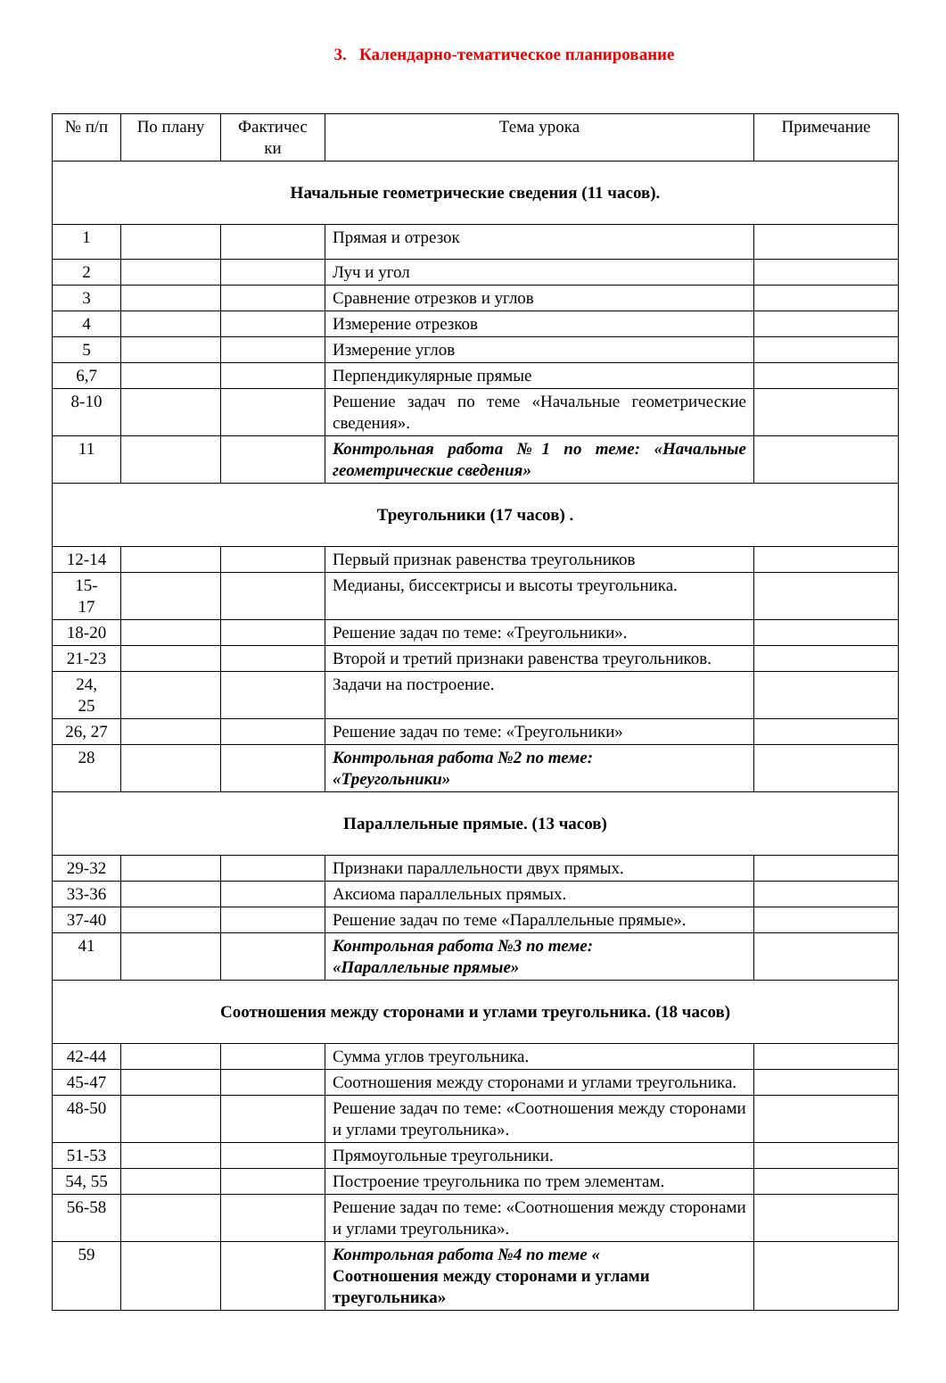3. Календарно-тематическое планирование
| № п/п | По плану | Фактичес ки | Тема урока | Примечание |
| --- | --- | --- | --- | --- |
| Начальные геометрические сведения (11 часов). | | | | |
| 1 | | | Прямая и отрезок | |
| 2 | | | Луч и угол | |
| 3 | | | Сравнение отрезков и углов | |
| 4 | | | Измерение отрезков | |
| 5 | | | Измерение углов | |
| 6,7 | | | Перпендикулярные прямые | |
| 8-10 | | | Решение задач по теме «Начальные геометрические сведения». | |
| 11 | | | Контрольная работа №1 по теме: «Начальные геометрические сведения» | |
| Треугольники (17 часов) . | | | | |
| 12-14 | | | Первый признак равенства треугольников | |
| 15- 17 | | | Медианы, биссектрисы и высоты треугольника. | |
| 18-20 | | | Решение задач по теме: «Треугольники». | |
| 21-23 | | | Второй и третий признаки равенства треугольников. | |
| 24, 25 | | | Задачи на построение. | |
| 26, 27 | | | Решение задач по теме: «Треугольники» | |
| 28 | | | Контрольная работа №2 по теме: «Треугольники» | |
| Параллельные прямые. (13 часов) | | | | |
| 29-32 | | | Признаки параллельности двух прямых. | |
| 33-36 | | | Аксиома параллельных прямых. | |
| 37-40 | | | Решение задач по теме «Параллельные прямые». | |
| 41 | | | Контрольная работа №3 по теме: «Параллельные прямые» | |
| Соотношения между сторонами и углами треугольника. (18 часов) | | | | |
| 42-44 | | | Сумма углов треугольника. | |
| 45-47 | | | Соотношения между сторонами и углами треугольника. | |
| 48-50 | | | Решение задач по теме: «Соотношения между сторонами и углами треугольника». | |
| 51-53 | | | Прямоугольные треугольники. | |
| 54, 55 | | | Построение треугольника по трем элементам. | |
| 56-58 | | | Решение задач по теме: «Соотношения между сторонами и углами треугольника». | |
| 59 | | | Контрольная работа №4 по теме « Соотношения между сторонами и углами треугольника» | |